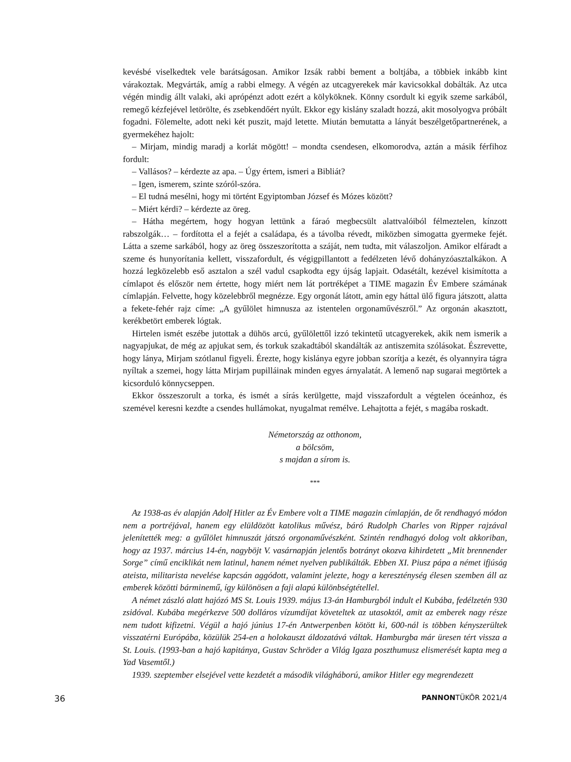kevésbé viselkedtek vele barátságosan. Amikor Izsák rabbi bement a boltjába, a többiek inkább kint várakoztak. Megvárták, amíg a rabbi elmegy. A végén az utcagyerekek már kavicsokkal dobálták. Az utca végén mindig állt valaki, aki aprópénzt adott ezért a kölyköknek. Könny csordult ki egyik szeme sarkából, remegő kézfejével letörölte, és zsebkendőért nyúlt. Ekkor egy kislány szaladt hozzá, akit mosolyogva próbált fogadni. Fölemelte, adott neki két puszit, majd letette. Miután bemutatta a lányát beszélgetőpartnerének, a gyermekéhez hajolt:
– Mirjam, mindig maradj a korlát mögött! – mondta csendesen, elkomorodva, aztán a másik férfihoz fordult:
– Vallásos? – kérdezte az apa. – Úgy értem, ismeri a Bibliát?
– Igen, ismerem, szinte szóról-szóra.
– El tudná mesélni, hogy mi történt Egyiptomban József és Mózes között?
– Miért kérdi? – kérdezte az öreg.
– Hátha megértem, hogy hogyan lettünk a fáraó megbecsült alattvalóiból félmeztelen, kínzott rabszolgák… – fordította el a fejét a családapa, és a távolba révedt, miközben simogatta gyermeke fejét. Látta a szeme sarkából, hogy az öreg összeszorította a száját, nem tudta, mit válaszoljon. Amikor elfáradt a szeme és hunyorítania kellett, visszafordult, és végigpillantott a fedélzeten lévő dohányzóasztalkákon. A hozzá legközelebb eső asztalon a szél vadul csapkodta egy újság lapjait. Odasétált, kezével kisimította a címlapot és először nem értette, hogy miért nem lát portréképet a TIME magazin Év Embere számának címlapján. Felvette, hogy közelebbről megnézze. Egy orgonát látott, amin egy háttal ülő figura játszott, alatta a fekete-fehér rajz címe: „A gyűlölet himnusza az istentelen orgonaművészről.” Az orgonán akasztott, kerékbetört emberek lógtak.
Hirtelen ismét eszébe jutottak a dühös arcú, gyűlölettől izzó tekintetű utcagyerekek, akik nem ismerik a nagyapjukat, de még az apjukat sem, és torkuk szakadtából skandálták az antiszemita szólásokat. Észrevette, hogy lánya, Mirjam szótlanul figyeli. Érezte, hogy kislánya egyre jobban szorítja a kezét, és olyannyira tágra nyíltak a szemei, hogy látta Mirjam pupilláinak minden egyes árnyalatát. A lemenő nap sugarai megtörtek a kicsorduló könnycseppen.
Ekkor összeszorult a torka, és ismét a sírás kerülgette, majd visszafordult a végtelen óceánhoz, és szemével keresni kezdte a csendes hullámokat, nyugalmat remélve. Lehajtotta a fejét, s magába roskadt.
Németország az otthonom,
a bölcsöm,
s majdan a sírom is.
***
Az 1938-as év alapján Adolf Hitler az Év Embere volt a TIME magazin címlapján, de őt rendhagyó módon nem a portréjával, hanem egy elüldözött katolikus művész, báró Rudolph Charles von Ripper rajzával jelenítették meg: a gyűlölet himnuszát játszó orgonaművészként. Szintén rendhagyó dolog volt akkoriban, hogy az 1937. március 14-én, nagyböjt V. vasárnapján jelentős botrányt okozva kihirdetett „Mit brennender Sorge” című enciklikát nem latinul, hanem német nyelven publikálták. Ebben XI. Piusz pápa a német ifjúság ateista, militarista nevelése kapcsán aggódott, valamint jelezte, hogy a kereszténység élesen szemben áll az emberek közötti bárminemű, így különösen a faji alapú különbségtétellel.
A német zászló alatt hajózó MS St. Louis 1939. május 13-án Hamburgból indult el Kubába, fedélzetén 930 zsidóval. Kubába megérkezve 500 dolláros vízumdíjat követeltek az utasoktól, amit az emberek nagy része nem tudott kifizetni. Végül a hajó június 17-én Antwerpenben kötött ki, 600-nál is többen kényszerültek visszatérni Európába, közülük 254-en a holokauszt áldozatává váltak. Hamburgba már üresen tért vissza a St. Louis. (1993-ban a hajó kapitánya, Gustav Schröder a Világ Igaza poszthumusz elismerését kapta meg a Yad Vasemtől.)
1939. szeptember elsejével vette kezdetét a második világháború, amikor Hitler egy megrendezett
36 PANNONTÜKÖR 2021/4